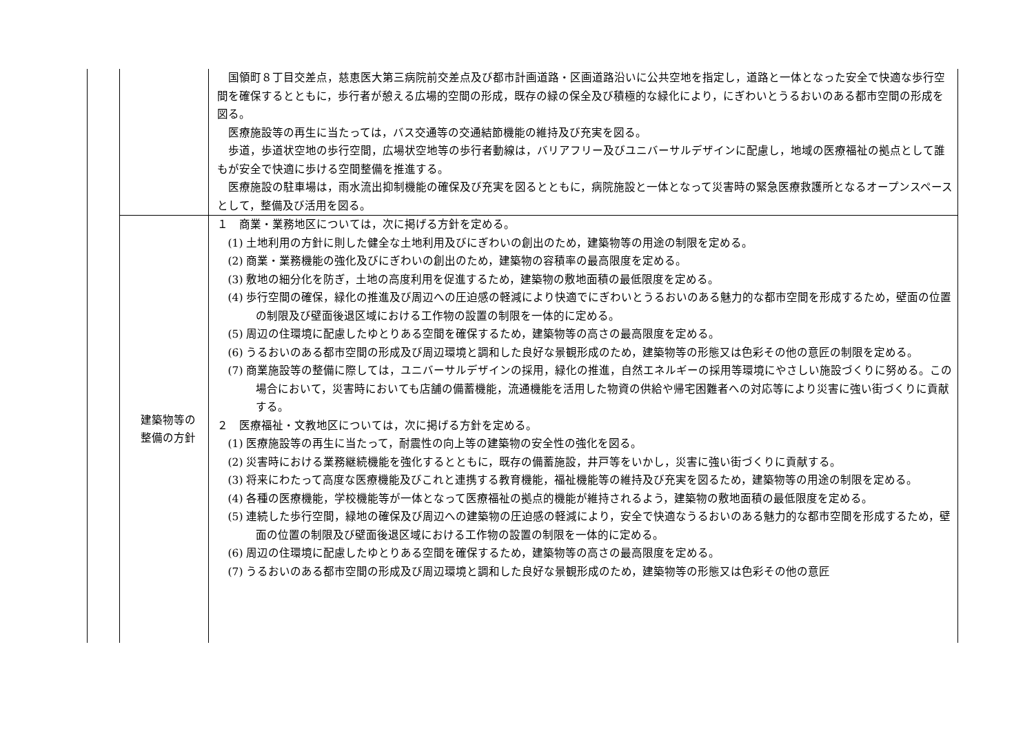| | | 国領町８丁目交差点，慈恵医大第三病院前交差点及び都市計画道路・区画道路沿いに公共空地を指定し，道路と一体となった安全で快適な歩行空間を確保するとともに，歩行者が憩える広場的空間の形成，既存の緑の保全及び積極的な緑化により，にぎわいとうるおいのある都市空間の形成を図る。 医療施設等の再生に当たっては，バス交通等の交通結節機能の維持及び充実を図る。 歩道，歩道状空地の歩行空間，広場状空地等の歩行者動線は，バリアフリー及びユニバーサルデザインに配慮し，地域の医療福祉の拠点として誰もが安全で快適に歩ける空間整備を推進する。 医療施設の駐車場は，雨水流出抑制機能の確保及び充実を図るとともに，病院施設と一体となって災害時の緊急医療救護所となるオープンスペースとして，整備及び活用を図る。 |
| | 建築物等の 整備の方針 | １ 商業・業務地区については，次に掲げる方針を定める。 (1) 土地利用の方針に則した健全な土地利用及びにぎわいの創出のため，建築物等の用途の制限を定める。 (2) 商業・業務機能の強化及びにぎわいの創出のため，建築物の容積率の最高限度を定める。 (3) 敷地の細分化を防ぎ，土地の高度利用を促進するため，建築物の敷地面積の最低限度を定める。 (4) 歩行空間の確保，緑化の推進及び周辺への圧迫感の軽減により快適でにぎわいとうるおいのある魅力的な都市空間を形成するため，壁面の位置の制限及び壁面後退区域における工作物の設置の制限を一体的に定める。 (5) 周辺の住環境に配慮したゆとりある空間を確保するため，建築物等の高さの最高限度を定める。 (6) うるおいのある都市空間の形成及び周辺環境と調和した良好な景観形成のため，建築物等の形態又は色彩その他の意匠の制限を定める。 (7) 商業施設等の整備に際しては，ユニバーサルデザインの採用，緑化の推進，自然エネルギーの採用等環境にやさしい施設づくりに努める。この場合において，災害時においても店舗の備蓄機能，流通機能を活用した物資の供給や帰宅困難者への対応等により災害に強い街づくりに貢献する。 ２ 医療福祉・文教地区については，次に掲げる方針を定める。 (1) 医療施設等の再生に当たって，耐震性の向上等の建築物の安全性の強化を図る。 (2) 災害時における業務継続機能を強化するとともに，既存の備蓄施設，井戸等をいかし，災害に強い街づくりに貢献する。 (3) 将来にわたって高度な医療機能及びこれと連携する教育機能，福祉機能等の維持及び充実を図るため，建築物等の用途の制限を定める。 (4) 各種の医療機能，学校機能等が一体となって医療福祉の拠点的機能が維持されるよう，建築物の敷地面積の最低限度を定める。 (5) 連続した歩行空間，緑地の確保及び周辺への建築物の圧迫感の軽減により，安全で快適なうるおいのある魅力的な都市空間を形成するため，壁面の位置の制限及び壁面後退区域における工作物の設置の制限を一体的に定める。 (6) 周辺の住環境に配慮したゆとりある空間を確保するため，建築物等の高さの最高限度を定める。 (7) うるおいのある都市空間の形成及び周辺環境と調和した良好な景観形成のため，建築物等の形態又は色彩その他の意匠 |